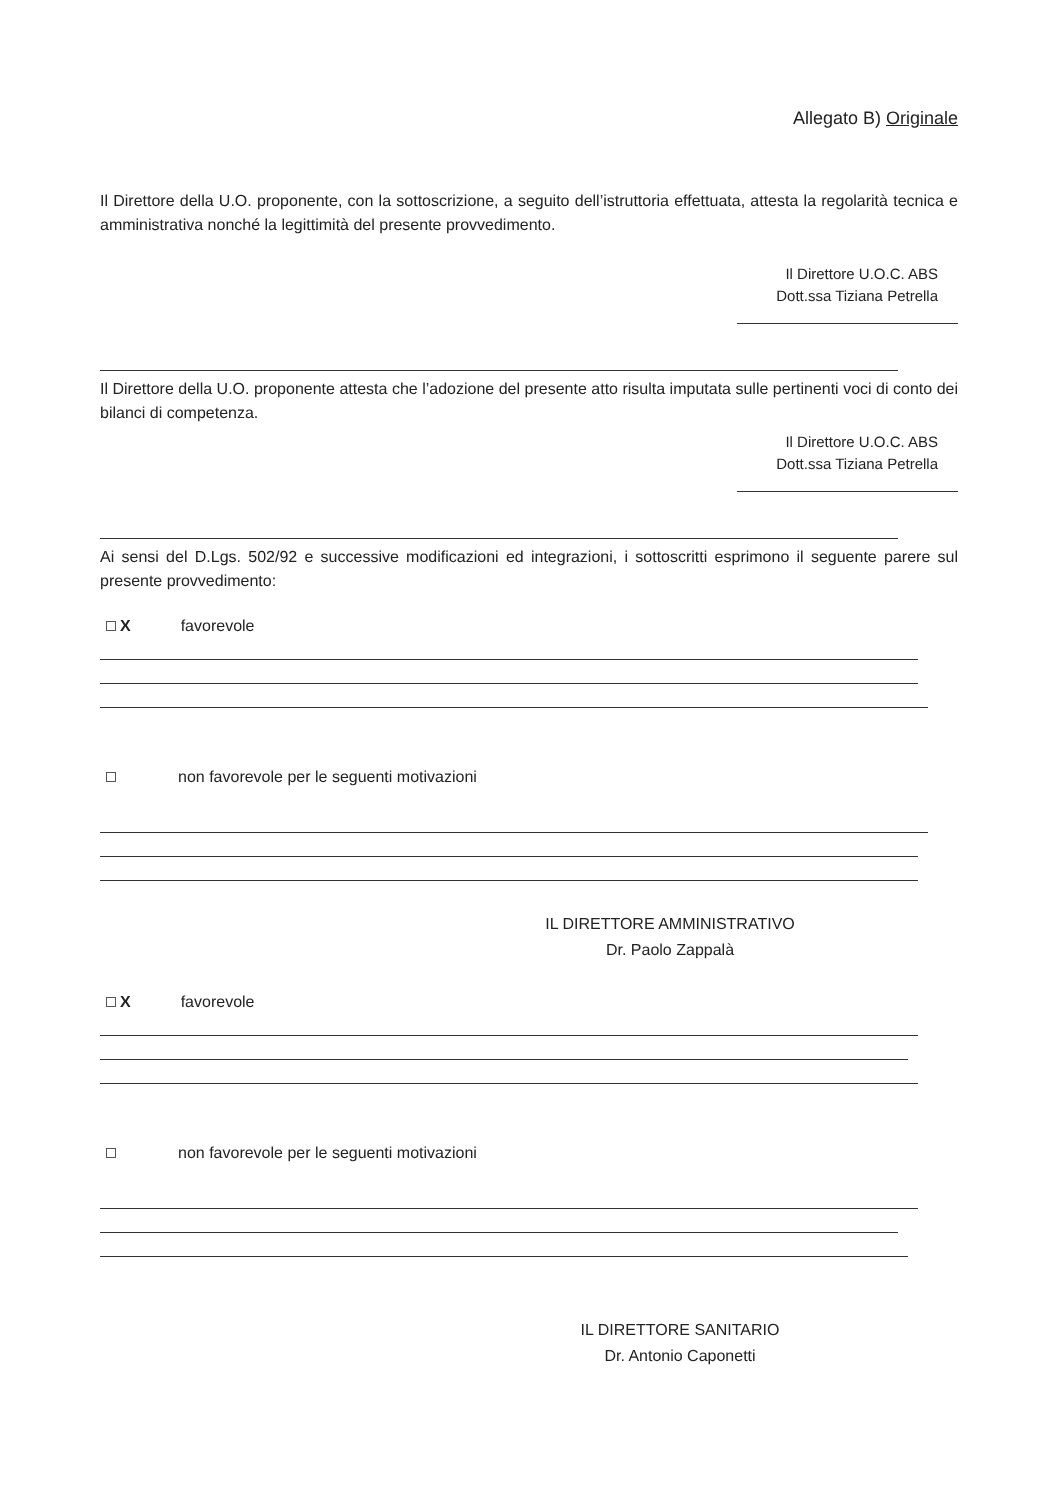Allegato B) Originale
Il Direttore della U.O. proponente, con la sottoscrizione, a seguito dell’istruttoria effettuata, attesta la regolarità tecnica e amministrativa nonché la legittimità del presente provvedimento.
Il Direttore U.O.C. ABS
Dott.ssa Tiziana Petrella
Il Direttore della U.O. proponente attesta che l’adozione del presente atto risulta imputata sulle pertinenti voci di conto dei bilanci di competenza.
Il Direttore U.O.C. ABS
Dott.ssa Tiziana Petrella
Ai sensi del D.Lgs. 502/92 e successive modificazioni ed integrazioni, i sottoscritti esprimono il seguente parere sul presente provvedimento:
Xfavorevole
non favorevole per le seguenti motivazioni
IL DIRETTORE AMMINISTRATIVO
Dr. Paolo Zappalà
Xfavorevole
non favorevole per le seguenti motivazioni
IL DIRETTORE SANITARIO
Dr. Antonio Caponetti